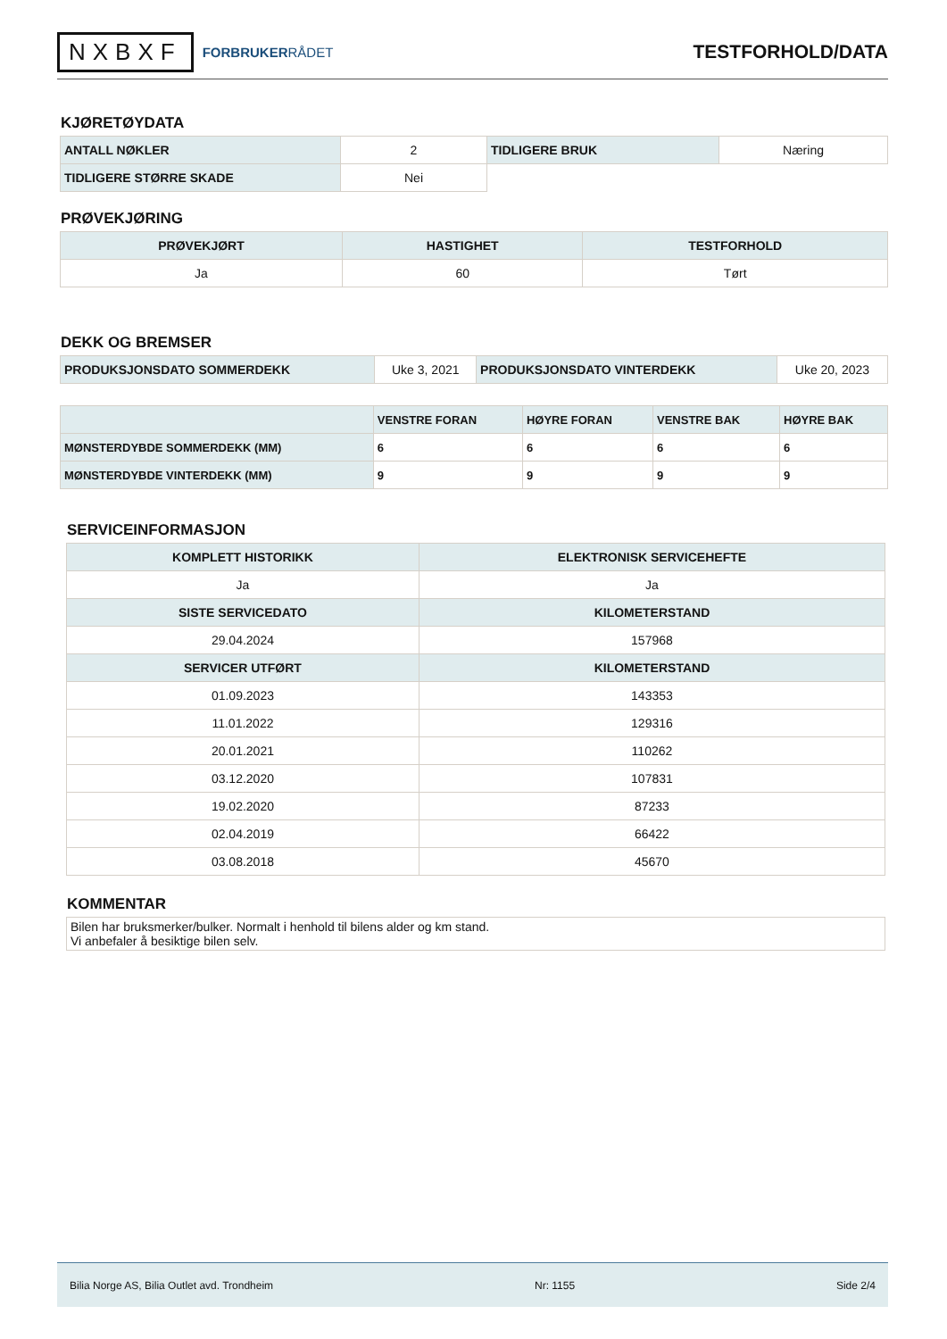NXBXF FORBRUKERRÅDET
TESTFORHOLD/DATA
KJØRETØYDATA
| ANTALL NØKLER | 2 | TIDLIGERE BRUK | Næring |
| TIDLIGERE STØRRE SKADE | Nei | | |
PRØVEKJØRING
| PRØVEKJØRT | HASTIGHET | TESTFORHOLD |
| --- | --- | --- |
| Ja | 60 | Tørt |
DEKK OG BREMSER
| PRODUKSJONSDATO SOMMERDEKK | Uke 3, 2021 | PRODUKSJONSDATO VINTERDEKK | Uke 20, 2023 |
| | VENSTRE FORAN | HØYRE FORAN | VENSTRE BAK | HØYRE BAK |
| --- | --- | --- | --- | --- |
| MØNSTERDYBDE SOMMERDEKK (MM) | 6 | 6 | 6 | 6 |
| MØNSTERDYBDE VINTERDEKK (MM) | 9 | 9 | 9 | 9 |
SERVICEINFORMASJON
| KOMPLETT HISTORIKK | ELEKTRONISK SERVICEHEFTE |
| --- | --- |
| Ja | Ja |
| SISTE SERVICEDATO | KILOMETERSTAND |
| 29.04.2024 | 157968 |
| SERVICER UTFØRT | KILOMETERSTAND |
| 01.09.2023 | 143353 |
| 11.01.2022 | 129316 |
| 20.01.2021 | 110262 |
| 03.12.2020 | 107831 |
| 19.02.2020 | 87233 |
| 02.04.2019 | 66422 |
| 03.08.2018 | 45670 |
KOMMENTAR
Bilen har bruksmerker/bulker. Normalt i henhold til bilens alder og km stand.
Vi anbefaler å besiktige bilen selv.
Bilia Norge AS, Bilia Outlet avd. Trondheim Nr: 1155 Side 2/4